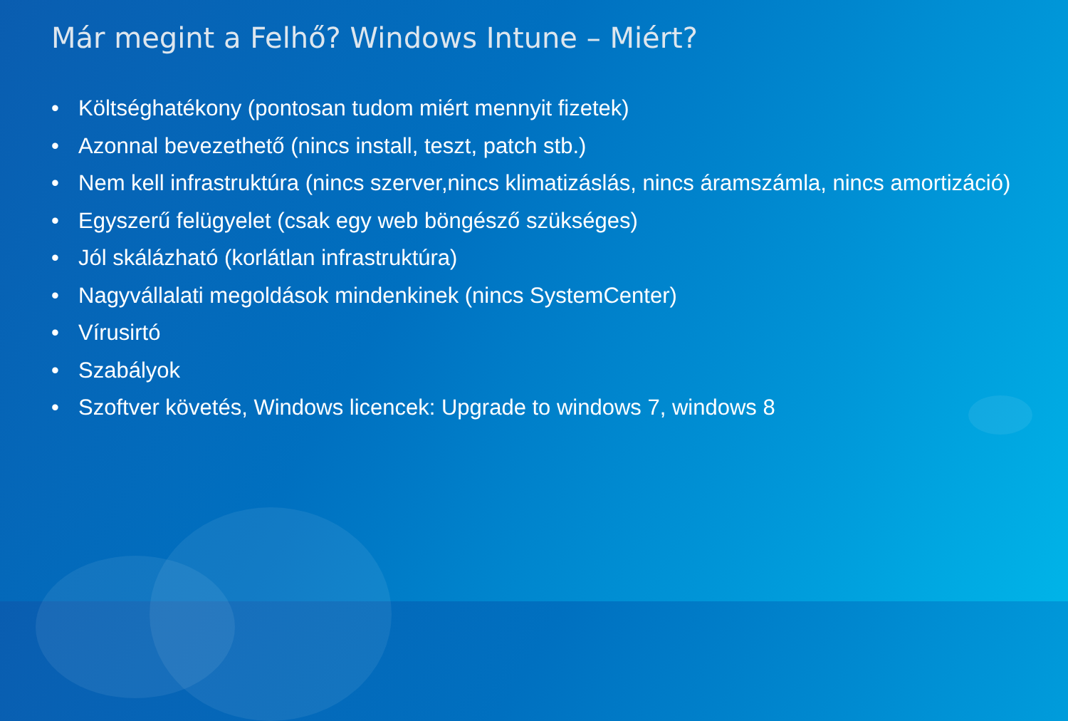Már megint a Felhő? Windows Intune – Miért?
• Költséghatékony (pontosan tudom miért mennyit fizetek)
• Azonnal bevezethető (nincs install, teszt, patch stb.)
• Nem kell infrastruktúra (nincs szerver,nincs klimatizáslás, nincs áramszámla, nincs amortizáció)
• Egyszerű felügyelet (csak egy web böngésző szükséges)
• Jól skálázható (korlátlan infrastruktúra)
• Nagyvállalati megoldások mindenkinek (nincs SystemCenter)
• Vírusirtó
• Szabályok
• Szoftver követés, Windows licencek: Upgrade to windows 7, windows 8